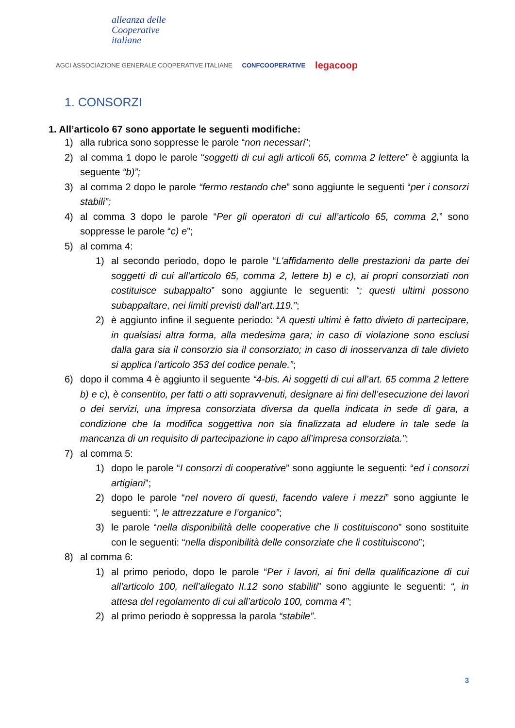alleanza delle
Cooperative
italiane
AGCI ASSOCIAZIONE GENERALE COOPERATIVE ITALIANE CONFCOOPERATIVE legacoop
1. CONSORZI
1. All’articolo 67 sono apportate le seguenti modifiche:
1) alla rubrica sono soppresse le parole “non necessari”;
2) al comma 1 dopo le parole “soggetti di cui agli articoli 65, comma 2 lettere” è aggiunta la seguente “b)”;
3) al comma 2 dopo le parole “fermo restando che” sono aggiunte le seguenti “per i consorzi stabili”;
4) al comma 3 dopo le parole “Per gli operatori di cui all’articolo 65, comma 2,” sono soppresse le parole “c) e”;
5) al comma 4:
1) al secondo periodo, dopo le parole “L'affidamento delle prestazioni da parte dei soggetti di cui all'articolo 65, comma 2, lettere b) e c), ai propri consorziati non costituisce subappalto” sono aggiunte le seguenti: “; questi ultimi possono subappaltare, nei limiti previsti dall’art.119.”;
2) è aggiunto infine il seguente periodo: “A questi ultimi è fatto divieto di partecipare, in qualsiasi altra forma, alla medesima gara; in caso di violazione sono esclusi dalla gara sia il consorzio sia il consorziato; in caso di inosservanza di tale divieto si applica l’articolo 353 del codice penale.”;
6) dopo il comma 4 è aggiunto il seguente “4-bis. Ai soggetti di cui all’art. 65 comma 2 lettere b) e c), è consentito, per fatti o atti sopravvenuti, designare ai fini dell’esecuzione dei lavori o dei servizi, una impresa consorziata diversa da quella indicata in sede di gara, a condizione che la modifica soggettiva non sia finalizzata ad eludere in tale sede la mancanza di un requisito di partecipazione in capo all’impresa consorziata.”;
7) al comma 5:
1) dopo le parole “I consorzi di cooperative” sono aggiunte le seguenti: “ed i consorzi artigiani”;
2) dopo le parole “nel novero di questi, facendo valere i mezzi” sono aggiunte le seguenti: “, le attrezzature e l’organico”;
3) le parole “nella disponibilità delle cooperative che li costituiscono” sono sostituite con le seguenti: “nella disponibilità delle consorziate che li costituiscono”;
8) al comma 6:
1) al primo periodo, dopo le parole “Per i lavori, ai fini della qualificazione di cui all'articolo 100, nell’allegato II.12 sono stabiliti” sono aggiunte le seguenti: “, in attesa del regolamento di cui all’articolo 100, comma 4”;
2) al primo periodo è soppressa la parola “stabile”.
3